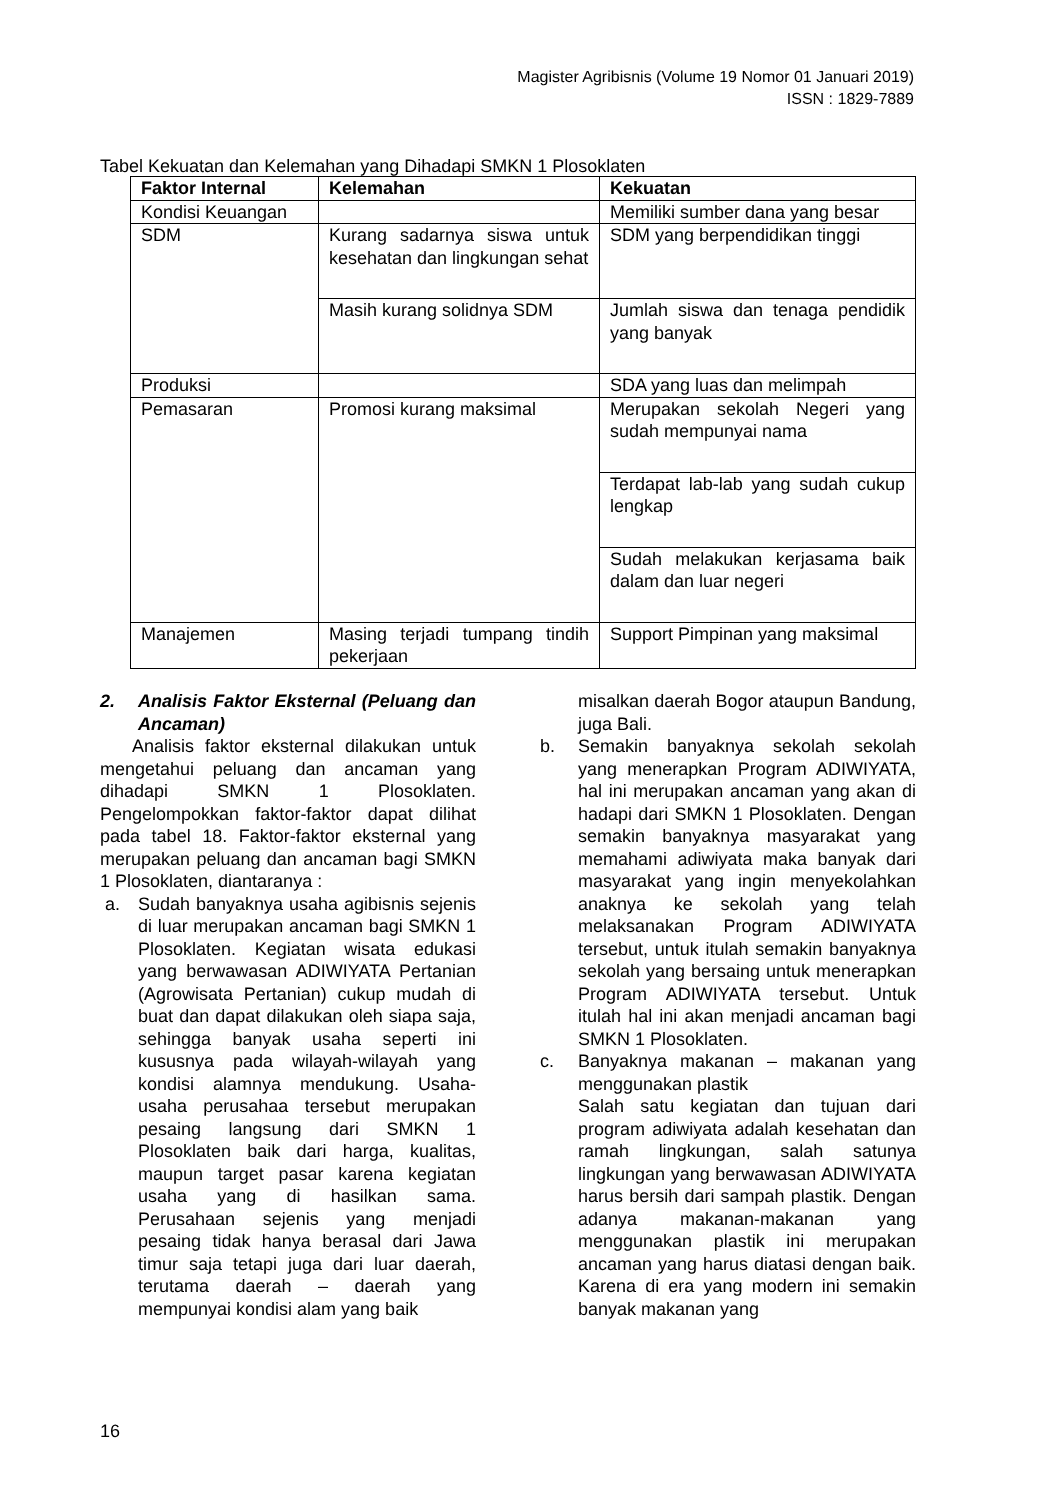Magister Agribisnis (Volume 19 Nomor 01 Januari 2019)
ISSN : 1829-7889
Tabel Kekuatan dan Kelemahan yang Dihadapi SMKN 1 Plosoklaten
| Faktor Internal | Kelemahan | Kekuatan |
| --- | --- | --- |
| Kondisi Keuangan | | Memiliki sumber dana yang besar |
| SDM | Kurang sadarnya siswa untuk kesehatan dan lingkungan sehat | SDM yang berpendidikan tinggi |
| | Masih kurang solidnya SDM | Jumlah siswa dan tenaga pendidik yang banyak |
| Produksi | | SDA yang luas dan melimpah |
| Pemasaran | Promosi kurang maksimal | Merupakan sekolah Negeri yang sudah mempunyai nama |
| | | Terdapat lab-lab yang sudah cukup lengkap |
| | | Sudah melakukan kerjasama baik dalam dan luar negeri |
| Manajemen | Masing terjadi tumpang tindih pekerjaan | Support Pimpinan yang maksimal |
2. Analisis Faktor Eksternal (Peluang dan Ancaman)
Analisis faktor eksternal dilakukan untuk mengetahui peluang dan ancaman yang dihadapi SMKN 1 Plosoklaten. Pengelompokkan faktor-faktor dapat dilihat pada tabel 18. Faktor-faktor eksternal yang merupakan peluang dan ancaman bagi SMKN 1 Plosoklaten, diantaranya :
a. Sudah banyaknya usaha agibisnis sejenis di luar merupakan ancaman bagi SMKN 1 Plosoklaten. Kegiatan wisata edukasi yang berwawasan ADIWIYATA Pertanian (Agrowisata Pertanian) cukup mudah di buat dan dapat dilakukan oleh siapa saja, sehingga banyak usaha seperti ini kususnya pada wilayah-wilayah yang kondisi alamnya mendukung. Usaha-usaha perusahaa tersebut merupakan pesaing langsung dari SMKN 1 Plosoklaten baik dari harga, kualitas, maupun target pasar karena kegiatan usaha yang di hasilkan sama. Perusahaan sejenis yang menjadi pesaing tidak hanya berasal dari Jawa timur saja tetapi juga dari luar daerah, terutama daerah – daerah yang mempunyai kondisi alam yang baik
misalkan daerah Bogor ataupun Bandung, juga Bali.
b. Semakin banyaknya sekolah sekolah yang menerapkan Program ADIWIYATA, hal ini merupakan ancaman yang akan di hadapi dari SMKN 1 Plosoklaten. Dengan semakin banyaknya masyarakat yang memahami adiwiyata maka banyak dari masyarakat yang ingin menyekolahkan anaknya ke sekolah yang telah melaksanakan Program ADIWIYATA tersebut, untuk itulah semakin banyaknya sekolah yang bersaing untuk menerapkan Program ADIWIYATA tersebut. Untuk itulah hal ini akan menjadi ancaman bagi SMKN 1 Plosoklaten.
c. Banyaknya makanan – makanan yang menggunakan plastik
Salah satu kegiatan dan tujuan dari program adiwiyata adalah kesehatan dan ramah lingkungan, salah satunya lingkungan yang berwawasan ADIWIYATA harus bersih dari sampah plastik. Dengan adanya makanan-makanan yang menggunakan plastik ini merupakan ancaman yang harus diatasi dengan baik. Karena di era yang modern ini semakin banyak makanan yang
16